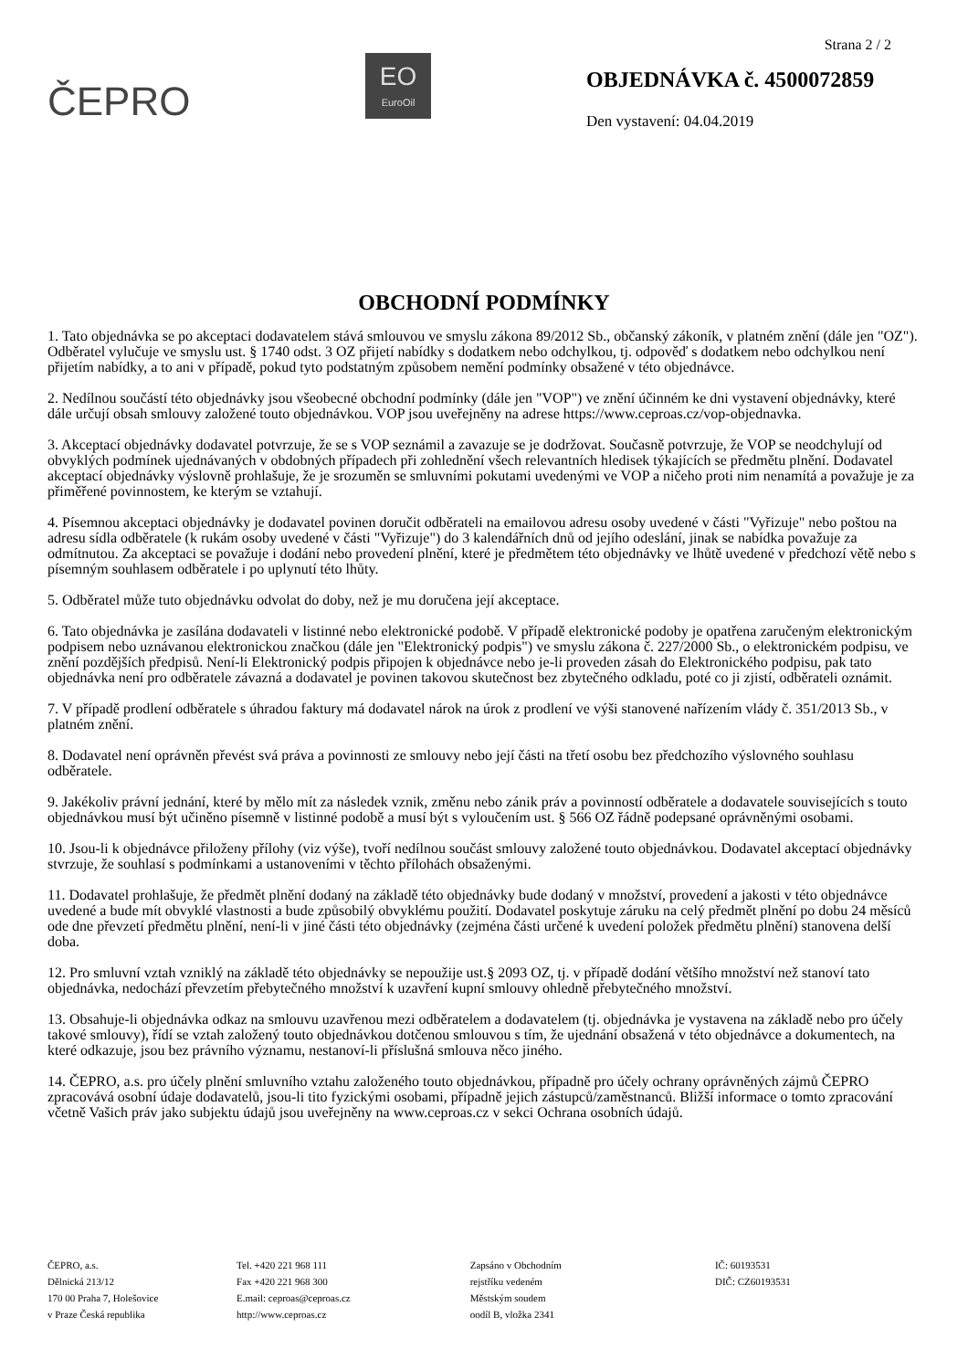Strana 2 / 2
ČEPRO
EO
EuroOil
OBJEDNÁVKA č. 4500072859
Den vystavení: 04.04.2019
OBCHODNÍ PODMÍNKY
1. Tato objednávka se po akceptaci dodavatelem stává smlouvou ve smyslu zákona 89/2012 Sb., občanský zákoník, v platném znění (dále jen "OZ"). Odběratel vylučuje ve smyslu ust. § 1740 odst. 3 OZ přijetí nabídky s dodatkem nebo odchylkou, tj. odpověď s dodatkem nebo odchylkou není přijetím nabídky, a to ani v případě, pokud tyto podstatným způsobem nemění podmínky obsažené v této objednávce.
2. Nedílnou součástí této objednávky jsou všeobecné obchodní podmínky (dále jen "VOP") ve znění účinném ke dni vystavení objednávky, které dále určují obsah smlouvy založené touto objednávkou. VOP jsou uveřejněny na adrese https://www.ceproas.cz/vop-objednavka.
3. Akceptací objednávky dodavatel potvrzuje, že se s VOP seznámil a zavazuje se je dodržovat. Současně potvrzuje, že VOP se neodchylují od obvyklých podmínek ujednávaných v obdobných případech při zohlednění všech relevantních hledisek týkajících se předmětu plnění. Dodavatel akceptací objednávky výslovně prohlašuje, že je srozuměn se smluvními pokutami uvedenými ve VOP a ničeho proti nim nenamítá a považuje je za přiměřené povinnostem, ke kterým se vztahují.
4. Písemnou akceptaci objednávky je dodavatel povinen doručit odběrateli na emailovou adresu osoby uvedené v části "Vyřizuje" nebo poštou na adresu sídla odběratele (k rukám osoby uvedené v části "Vyřizuje") do 3 kalendářních dnů od jejího odeslání, jinak se nabídka považuje za odmítnutou. Za akceptaci se považuje i dodání nebo provedení plnění, které je předmětem této objednávky ve lhůtě uvedené v předchozí větě nebo s písemným souhlasem odběratele i po uplynutí této lhůty.
5. Odběratel může tuto objednávku odvolat do doby, než je mu doručena její akceptace.
6. Tato objednávka je zasílána dodavateli v listinné nebo elektronické podobě. V případě elektronické podoby je opatřena zaručeným elektronickým podpisem nebo uznávanou elektronickou značkou (dále jen "Elektronický podpis") ve smyslu zákona č. 227/2000 Sb., o elektronickém podpisu, ve znění pozdějších předpisů. Není-li Elektronický podpis připojen k objednávce nebo je-li proveden zásah do Elektronického podpisu, pak tato objednávka není pro odběratele závazná a dodavatel je povinen takovou skutečnost bez zbytečného odkladu, poté co ji zjistí, odběrateli oznámit.
7. V případě prodlení odběratele s úhradou faktury má dodavatel nárok na úrok z prodlení ve výši stanovené nařízením vlády č. 351/2013 Sb., v platném znění.
8. Dodavatel není oprávněn převést svá práva a povinnosti ze smlouvy nebo její části na třetí osobu bez předchozího výslovného souhlasu odběratele.
9. Jakékoliv právní jednání, které by mělo mít za následek vznik, změnu nebo zánik práv a povinností odběratele a dodavatele souvisejících s touto objednávkou musí být učiněno písemně v listinné podobě a musí být s vyloučením ust. § 566 OZ řádně podepsané oprávněnými osobami.
10. Jsou-li k objednávce přiloženy přílohy (viz výše), tvoří nedílnou součást smlouvy založené touto objednávkou. Dodavatel akceptací objednávky stvrzuje, že souhlasí s podmínkami a ustanoveními v těchto přílohách obsaženými.
11. Dodavatel prohlašuje, že předmět plnění dodaný na základě této objednávky bude dodaný v množství, provedení a jakosti v této objednávce uvedené a bude mít obvyklé vlastnosti a bude způsobilý obvyklému použití. Dodavatel poskytuje záruku na celý předmět plnění po dobu 24 měsíců ode dne převzetí předmětu plnění, není-li v jiné části této objednávky (zejména části určené k uvedení položek předmětu plnění) stanovena delší doba.
12. Pro smluvní vztah vzniklý na základě této objednávky se nepoužije ust.§ 2093 OZ, tj. v případě dodání většího množství než stanoví tato objednávka, nedochází převzetím přebytečného množství k uzavření kupní smlouvy ohledně přebytečného množství.
13. Obsahuje-li objednávka odkaz na smlouvu uzavřenou mezi odběratelem a dodavatelem (tj. objednávka je vystavena na základě nebo pro účely takové smlouvy), řídí se vztah založený touto objednávkou dotčenou smlouvou s tím, že ujednání obsažená v této objednávce a dokumentech, na které odkazuje, jsou bez právního významu, nestanoví-li příslušná smlouva něco jiného.
14. ČEPRO, a.s. pro účely plnění smluvního vztahu založeného touto objednávkou, případně pro účely ochrany oprávněných zájmů ČEPRO zpracovává osobní údaje dodavatelů, jsou-li tito fyzickými osobami, případně jejich zástupců/zaměstnanců. Bližší informace o tomto zpracování včetně Vašich práv jako subjektu údajů jsou uveřejněny na www.ceproas.cz v sekci Ochrana osobních údajů.
ČEPRO, a.s.
Dělnická 213/12
170 00 Praha 7, Holešovice
v Praze Česká republika
Tel. +420 221 968 111
Fax +420 221 968 300
E.mail: ceproas@ceproas.cz
http://www.ceproas.cz
Zapsáno v Obchodním
rejstříku vedeném
Městským soudem
oodíl B, vložka 2341
IČ: 60193531
DIČ: CZ60193531